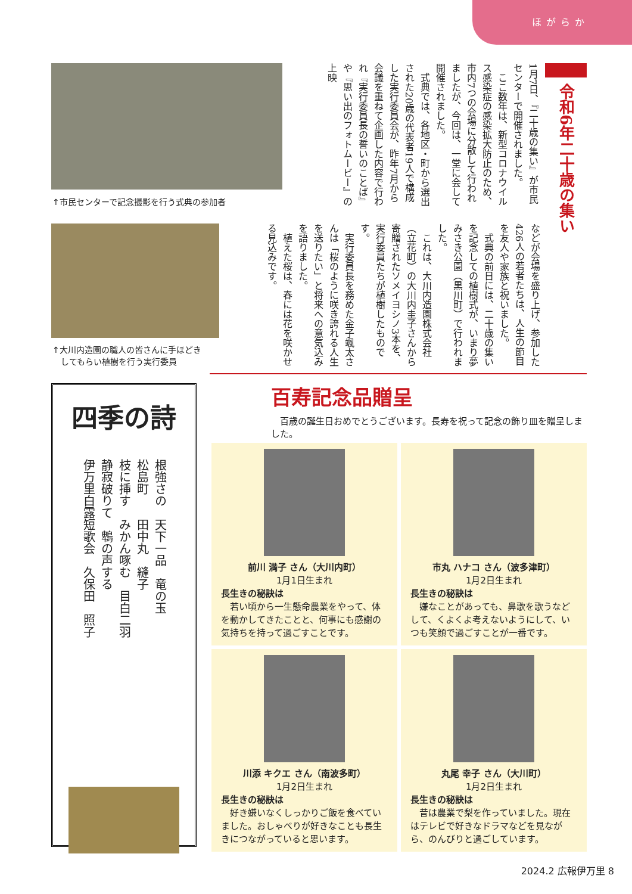ほがらか
令和6年二十歳の集い
1月7日、『二十歳の集い』が市民センターで開催されました。
　ここ数年は、新型コロナウイルス感染症の感染拡大防止のため、市内7つの会場に分散して行われましたが、今回は、一堂に会して開催されました。
　式典では、各地区・町から選出された20歳の代表者19人で構成した実行委員会が、昨年7月から会議を重ねて企画した内容で行われ『実行委員長の誓いのことば』や『思い出のフォトムービー』の上映
↑市民センターで記念撮影を行う式典の参加者
などが会場を盛り上げ、参加した426人の若者たちは、人生の節目を友人や家族と祝いました。
　式典の前日には、二十歳の集いを記念しての植樹式が、いまり夢みさき公園（黒川町）で行われました。
　これは、大川内造園株式会社（立花町）の大川内圭子さんから寄贈されたソメイヨシノ3本を、実行委員たちが植樹したものです。
　実行委員長を務めた金子颯太さんは「桜のように咲き誇れる人生を送りたい」と将来への意気込みを語りました。
　植えた桜は、春には花を咲かせる見込みです。
↑大川内造園の職人の皆さんに手ほどき
　してもらい植樹を行う実行委員
四季の詩
根強さの　天下一品　竜の玉
松島町　　田中丸　縫子
枝に挿す　みかん啄む　目白二羽
静寂破りて　鵯の声する
伊万里白露短歌会　久保田　照子
百寿記念品贈呈
　百歳の誕生日おめでとうございます。長寿を祝って記念の飾り皿を贈呈しました。
前川 満子 さん（大川内町）
1月1日生まれ
長生きの秘訣は
　若い頃から一生懸命農業をやって、体を動かしてきたことと、何事にも感謝の気持ちを持って過ごすことです。
市丸 ハナコ さん（波多津町）
1月2日生まれ
長生きの秘訣は
　嫌なことがあっても、鼻歌を歌うなどして、くよくよ考えないようにして、いつも笑顔で過ごすことが一番です。
川添 キクエ さん（南波多町）
1月2日生まれ
長生きの秘訣は
　好き嫌いなくしっかりご飯を食べていました。おしゃべりが好きなことも長生きにつながっていると思います。
丸尾 幸子 さん（大川町）
1月2日生まれ
長生きの秘訣は
　昔は農業で梨を作っていました。現在はテレビで好きなドラマなどを見ながら、のんびりと過ごしています。
2024.2 広報伊万里 8